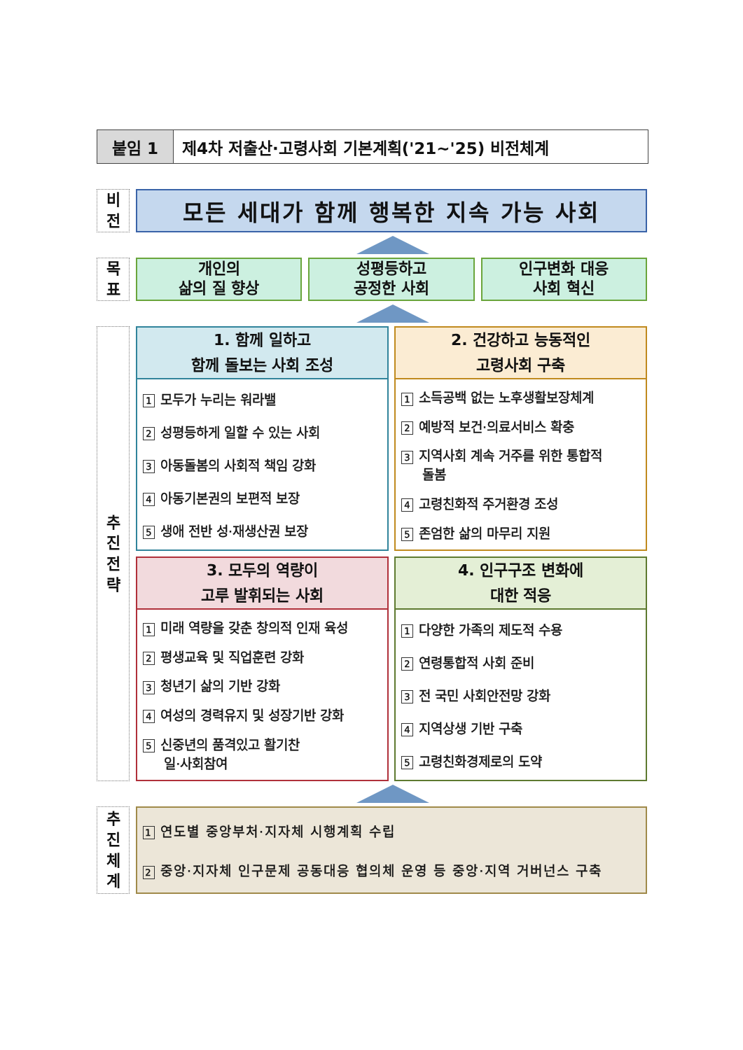붙임 1 제4차 저출산·고령사회 기본계획('21∼'25) 비전체계
비
전
모든 세대가 함께 행복한 지속 가능 사회
목
표
개인의
삶의 질 향상
성평등하고
공정한 사회
인구변화 대응
사회 혁신
추
진
전
략
1. 함께 일하고
함께 돌보는 사회 조성
1 모두가 누리는 워라밸
2 성평등하게 일할 수 있는 사회
3 아동돌봄의 사회적 책임 강화
4 아동기본권의 보편적 보장
5 생애 전반 성·재생산권 보장
2. 건강하고 능동적인
고령사회 구축
1 소득공백 없는 노후생활보장체계
2 예방적 보건·의료서비스 확충
3 지역사회 계속 거주를 위한 통합적
돌봄
4 고령친화적 주거환경 조성
5 존엄한 삶의 마무리 지원
3. 모두의 역량이
고루 발휘되는 사회
1 미래 역량을 갖춘 창의적 인재 육성
2 평생교육 및 직업훈련 강화
3 청년기 삶의 기반 강화
4 여성의 경력유지 및 성장기반 강화
5 신중년의 품격있고 활기찬
일·사회참여
4. 인구구조 변화에
대한 적응
1 다양한 가족의 제도적 수용
2 연령통합적 사회 준비
3 전 국민 사회안전망 강화
4 지역상생 기반 구축
5 고령친화경제로의 도약
추
진
체
계
1 연도별 중앙부처·지자체 시행계획 수립
2 중앙·지자체 인구문제 공동대응 협의체 운영 등 중앙·지역 거버넌스 구축